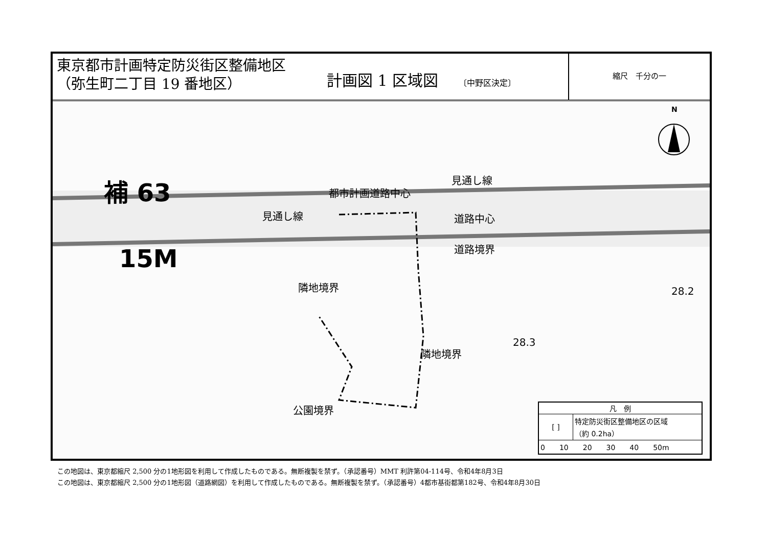東京都市計画特定防災街区整備地区
（弥生町二丁目 19 番地区）
計画図 1 区域図 〔中野区決定〕
縮尺　千分の一
補 63
15M
都市計画道路中心
見通し線
見通し線 道路中心
道路境界
隣地境界
隣地境界
公園境界
28.3
28.2
N
| 凡 例 | |
| --- | --- |
| [ ] | 特定防災街区整備地区の区域 （約 0.2ha） |
| 0 10 20 30 40 50m | |
この地図は、東京都縮尺 2,500 分の1地形図を利用して作成したものである。無断複製を禁ず。（承認番号）MMT 利許第04-114号、令和4年8月3日
この地図は、東京都縮尺 2,500 分の1地形図（道路網図）を利用して作成したものである。無断複製を禁ず。（承認番号）4都市基街都第182号、令和4年8月30日